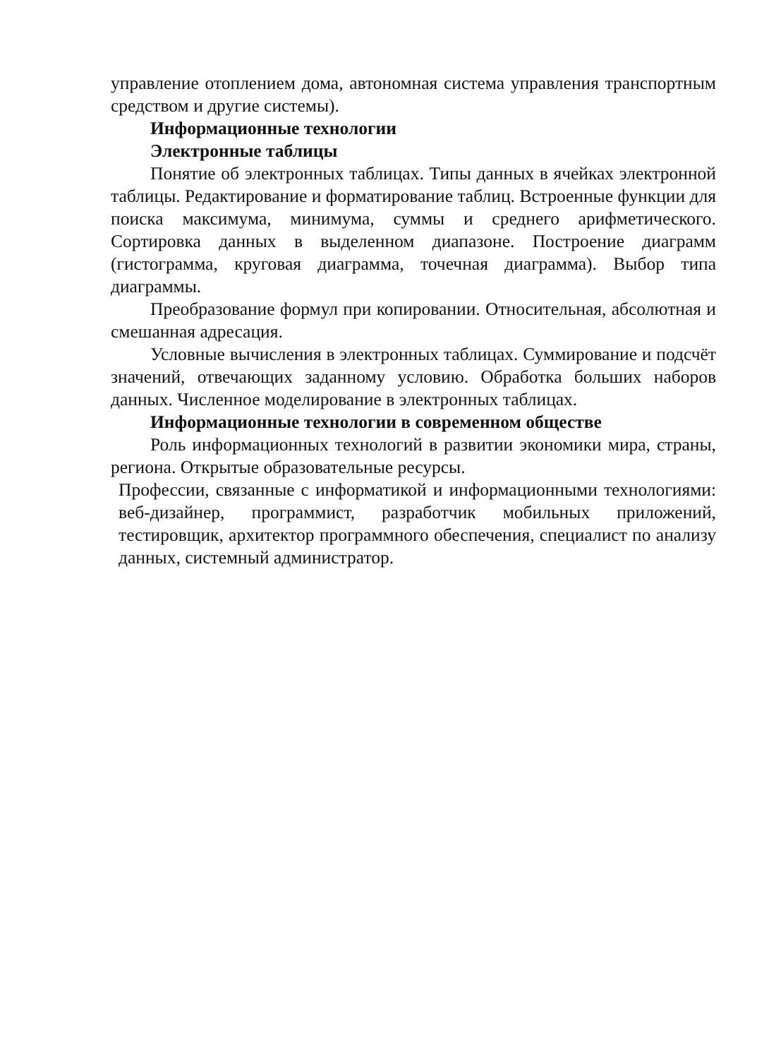управление отоплением дома, автономная система управления транспортным средством и другие системы).
Информационные технологии
Электронные таблицы
Понятие об электронных таблицах. Типы данных в ячейках электронной таблицы. Редактирование и форматирование таблиц. Встроенные функции для поиска максимума, минимума, суммы и среднего арифметического. Сортировка данных в выделенном диапазоне. Построение диаграмм (гистограмма, круговая диаграмма, точечная диаграмма). Выбор типа диаграммы.
Преобразование формул при копировании. Относительная, абсолютная и смешанная адресация.
Условные вычисления в электронных таблицах. Суммирование и подсчёт значений, отвечающих заданному условию. Обработка больших наборов данных. Численное моделирование в электронных таблицах.
Информационные технологии в современном обществе
Роль информационных технологий в развитии экономики мира, страны, региона. Открытые образовательные ресурсы.
Профессии, связанные с информатикой и информационными технологиями: веб-дизайнер, программист, разработчик мобильных приложений, тестировщик, архитектор программного обеспечения, специалист по анализу данных, системный администратор.